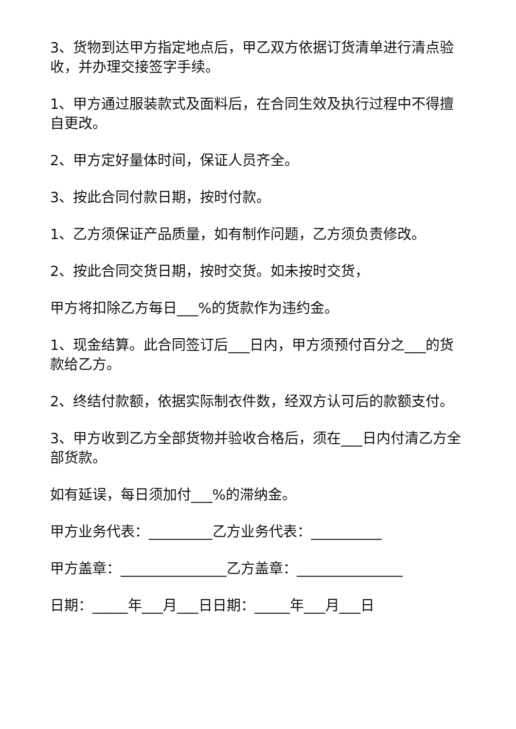3、货物到达甲方指定地点后，甲乙双方依据订货清单进行清点验收，并办理交接签字手续。
1、甲方通过服装款式及面料后，在合同生效及执行过程中不得擅自更改。
2、甲方定好量体时间，保证人员齐全。
3、按此合同付款日期，按时付款。
1、乙方须保证产品质量，如有制作问题，乙方须负责修改。
2、按此合同交货日期，按时交货。如未按时交货，
甲方将扣除乙方每日___%的货款作为违约金。
1、现金结算。此合同签订后___日内，甲方须预付百分之___的货款给乙方。
2、终结付款额，依据实际制衣件数，经双方认可后的款额支付。
3、甲方收到乙方全部货物并验收合格后，须在___日内付清乙方全部货款。
如有延误，每日须加付___%的滞纳金。
甲方业务代表：_________乙方业务代表：__________
甲方盖章：_______________乙方盖章：_______________
日期：_____年___月___日日期：_____年___月___日